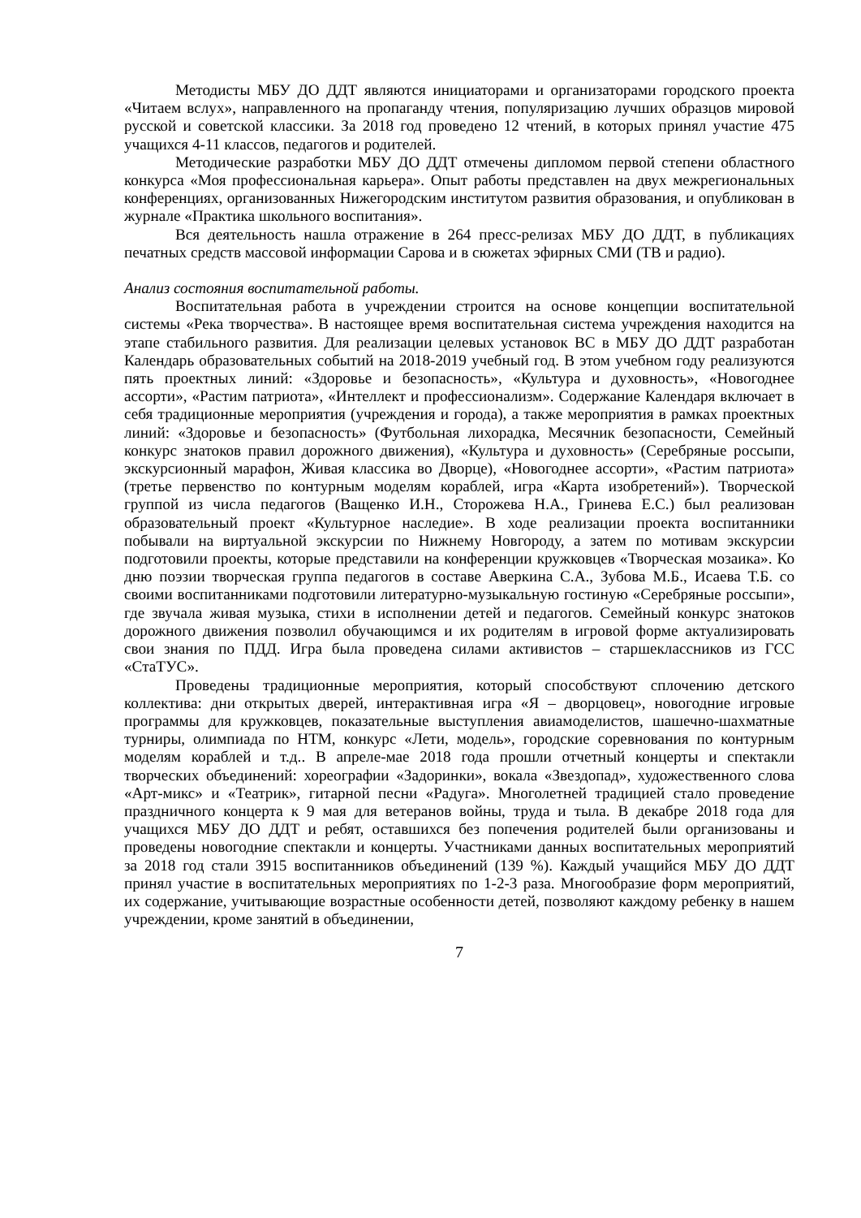Методисты МБУ ДО ДДТ являются инициаторами и организаторами городского проекта «Читаем вслух», направленного на пропаганду чтения, популяризацию лучших образцов мировой русской и советской классики. За 2018 год проведено 12 чтений, в которых принял участие 475 учащихся 4-11 классов, педагогов и родителей.
Методические разработки МБУ ДО ДДТ отмечены дипломом первой степени областного конкурса «Моя профессиональная карьера». Опыт работы представлен на двух межрегиональных конференциях, организованных Нижегородским институтом развития образования, и опубликован в журнале «Практика школьного воспитания».
Вся деятельность нашла отражение в 264 пресс-релизах МБУ ДО ДДТ, в публикациях печатных средств массовой информации Сарова и в сюжетах эфирных СМИ (ТВ и радио).
Анализ состояния воспитательной работы.
Воспитательная работа в учреждении строится на основе концепции воспитательной системы «Река творчества». В настоящее время воспитательная система учреждения находится на этапе стабильного развития. Для реализации целевых установок ВС в МБУ ДО ДДТ разработан Календарь образовательных событий на 2018-2019 учебный год. В этом учебном году реализуются пять проектных линий: «Здоровье и безопасность», «Культура и духовность», «Новогоднее ассорти», «Растим патриота», «Интеллект и профессионализм». Содержание Календаря включает в себя традиционные мероприятия (учреждения и города), а также мероприятия в рамках проектных линий: «Здоровье и безопасность» (Футбольная лихорадка, Месячник безопасности, Семейный конкурс знатоков правил дорожного движения), «Культура и духовность» (Серебряные россыпи, экскурсионный марафон, Живая классика во Дворце), «Новогоднее ассорти», «Растим патриота» (третье первенство по контурным моделям кораблей, игра «Карта изобретений»). Творческой группой из числа педагогов (Ващенко И.Н., Сторожева Н.А., Гринева Е.С.) был реализован образовательный проект «Культурное наследие». В ходе реализации проекта воспитанники побывали на виртуальной экскурсии по Нижнему Новгороду, а затем по мотивам экскурсии подготовили проекты, которые представили на конференции кружковцев «Творческая мозаика». Ко дню поэзии творческая группа педагогов в составе Аверкина С.А., Зубова М.Б., Исаева Т.Б. со своими воспитанниками подготовили литературно-музыкальную гостиную «Серебряные россыпи», где звучала живая музыка, стихи в исполнении детей и педагогов. Семейный конкурс знатоков дорожного движения позволил обучающимся и их родителям в игровой форме актуализировать свои знания по ПДД. Игра была проведена силами активистов – старшеклассников из ГСС «СтаТУС».
Проведены традиционные мероприятия, который способствуют сплочению детского коллектива: дни открытых дверей, интерактивная игра «Я – дворцовец», новогодние игровые программы для кружковцев, показательные выступления авиамоделистов, шашечно-шахматные турниры, олимпиада по НТМ, конкурс «Лети, модель», городские соревнования по контурным моделям кораблей и т.д.. В апреле-мае 2018 года прошли отчетный концерты и спектакли творческих объединений: хореографии «Задоринки», вокала «Звездопад», художественного слова «Арт-микс» и «Театрик», гитарной песни «Радуга». Многолетней традицией стало проведение праздничного концерта к 9 мая для ветеранов войны, труда и тыла. В декабре 2018 года для учащихся МБУ ДО ДДТ и ребят, оставшихся без попечения родителей были организованы и проведены новогодние спектакли и концерты. Участниками данных воспитательных мероприятий за 2018 год стали 3915 воспитанников объединений (139 %). Каждый учащийся МБУ ДО ДДТ принял участие в воспитательных мероприятиях по 1-2-3 раза. Многообразие форм мероприятий, их содержание, учитывающие возрастные особенности детей, позволяют каждому ребенку в нашем учреждении, кроме занятий в объединении,
7